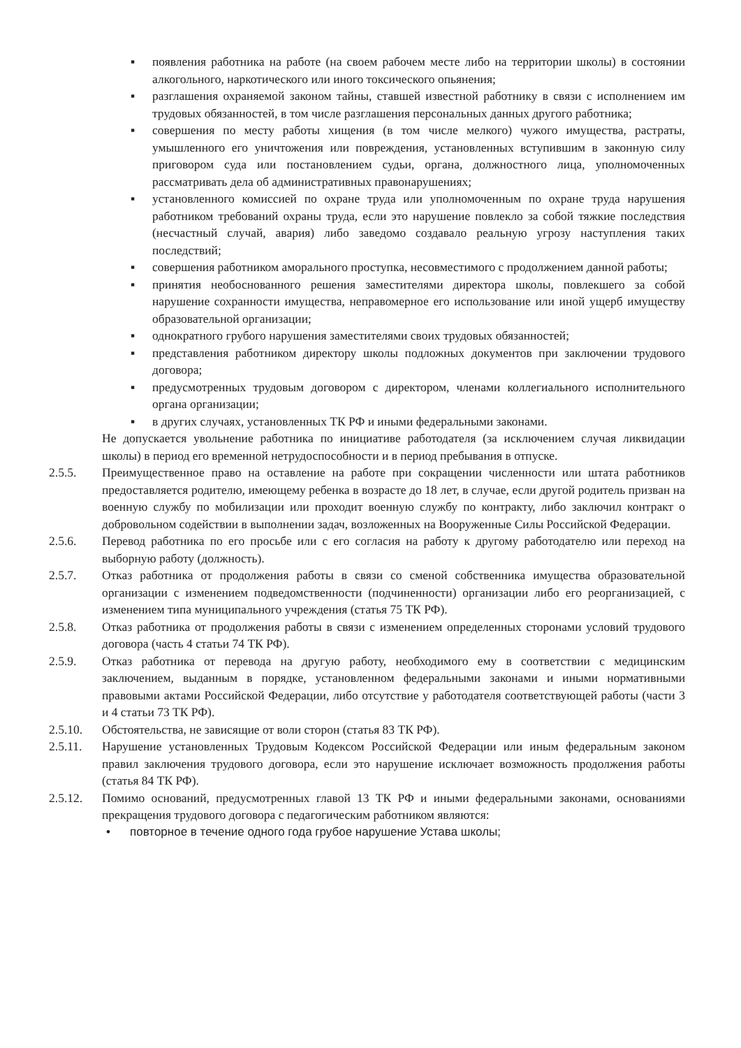▪ появления работника на работе (на своем рабочем месте либо на территории школы) в состоянии алкогольного, наркотического или иного токсического опьянения;
▪ разглашения охраняемой законом тайны, ставшей известной работнику в связи с исполнением им трудовых обязанностей, в том числе разглашения персональных данных другого работника;
▪ совершения по месту работы хищения (в том числе мелкого) чужого имущества, растраты, умышленного его уничтожения или повреждения, установленных вступившим в законную силу приговором суда или постановлением судьи, органа, должностного лица, уполномоченных рассматривать дела об административных правонарушениях;
▪ установленного комиссией по охране труда или уполномоченным по охране труда нарушения работником требований охраны труда, если это нарушение повлекло за собой тяжкие последствия (несчастный случай, авария) либо заведомо создавало реальную угрозу наступления таких последствий;
▪ совершения работником аморального проступка, несовместимого с продолжением данной работы;
▪ принятия необоснованного решения заместителями директора школы, повлекшего за собой нарушение сохранности имущества, неправомерное его использование или иной ущерб имуществу образовательной организации;
▪ однократного грубого нарушения заместителями своих трудовых обязанностей;
▪ представления работником директору школы подложных документов при заключении трудового договора;
▪ предусмотренных трудовым договором с директором, членами коллегиального исполнительного органа организации;
▪ в других случаях, установленных ТК РФ и иными федеральными законами.
Не допускается увольнение работника по инициативе работодателя (за исключением случая ликвидации школы) в период его временной нетрудоспособности и в период пребывания в отпуске.
2.5.5. Преимущественное право на оставление на работе при сокращении численности или штата работников предоставляется родителю, имеющему ребенка в возрасте до 18 лет, в случае, если другой родитель призван на военную службу по мобилизации или проходит военную службу по контракту, либо заключил контракт о добровольном содействии в выполнении задач, возложенных на Вооруженные Силы Российской Федерации.
2.5.6. Перевод работника по его просьбе или с его согласия на работу к другому работодателю или переход на выборную работу (должность).
2.5.7. Отказ работника от продолжения работы в связи со сменой собственника имущества образовательной организации с изменением подведомственности (подчиненности) организации либо его реорганизацией, с изменением типа муниципального учреждения (статья 75 ТК РФ).
2.5.8. Отказ работника от продолжения работы в связи с изменением определенных сторонами условий трудового договора (часть 4 статьи 74 ТК РФ).
2.5.9. Отказ работника от перевода на другую работу, необходимого ему в соответствии с медицинским заключением, выданным в порядке, установленном федеральными законами и иными нормативными правовыми актами Российской Федерации, либо отсутствие у работодателя соответствующей работы (части 3 и 4 статьи 73 ТК РФ).
2.5.10. Обстоятельства, не зависящие от воли сторон (статья 83 ТК РФ).
2.5.11. Нарушение установленных Трудовым Кодексом Российской Федерации или иным федеральным законом правил заключения трудового договора, если это нарушение исключает возможность продолжения работы (статья 84 ТК РФ).
2.5.12. Помимо оснований, предусмотренных главой 13 ТК РФ и иными федеральными законами, основаниями прекращения трудового договора с педагогическим работником являются:
• повторное в течение одного года грубое нарушение Устава школы;